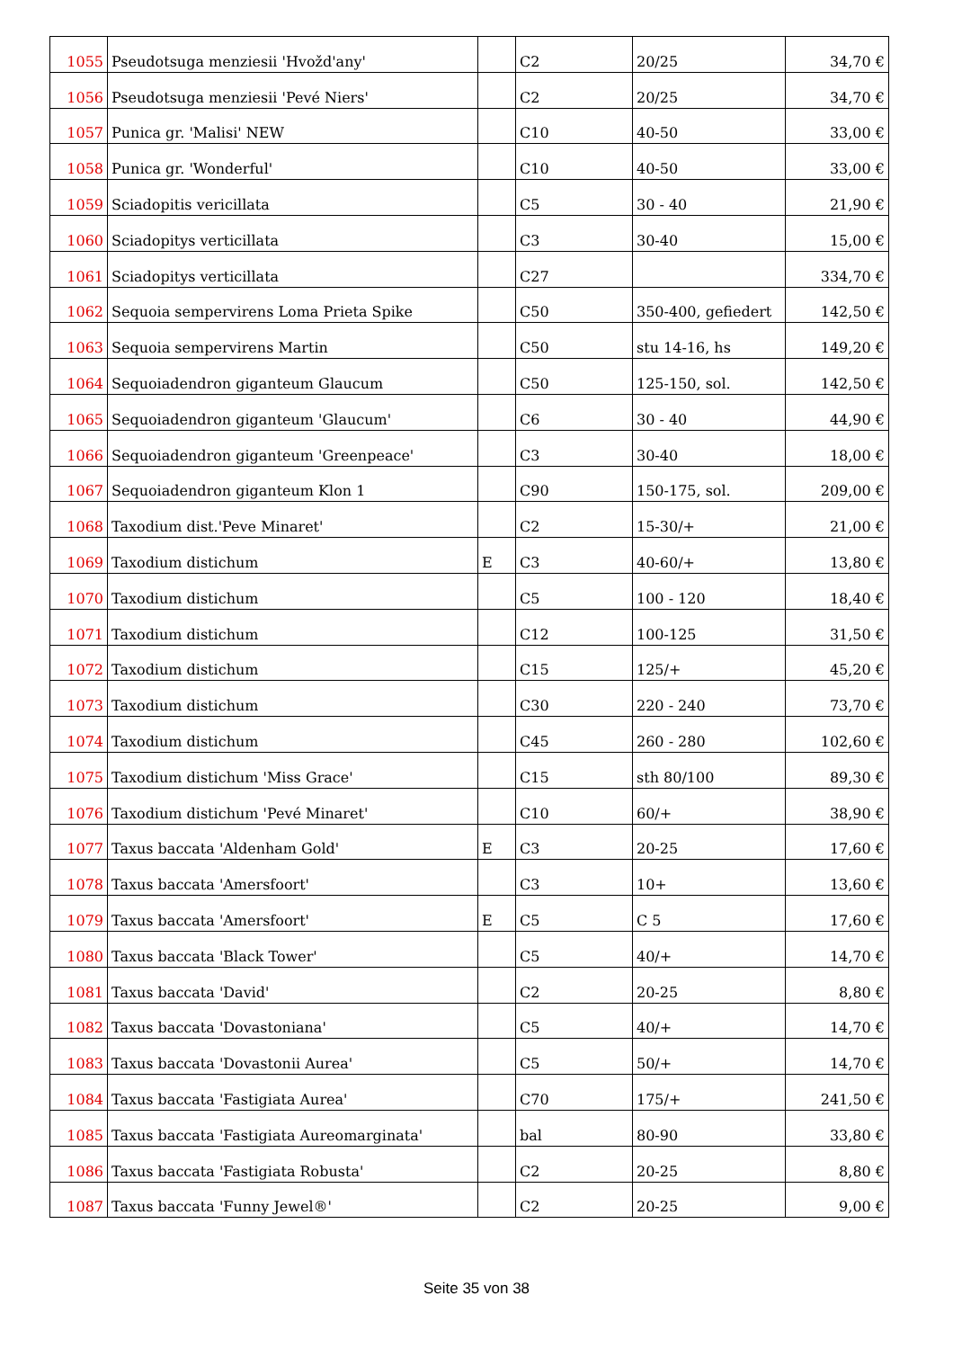| 1055 | Pseudotsuga menziesii 'Hvožd'any' | | C2 | 20/25 | 34,70 € |
| 1056 | Pseudotsuga menziesii 'Pevé Niers' | | C2 | 20/25 | 34,70 € |
| 1057 | Punica gr. 'Malisi' NEW | | C10 | 40-50 | 33,00 € |
| 1058 | Punica gr. 'Wonderful' | | C10 | 40-50 | 33,00 € |
| 1059 | Sciadopitis vericillata | | C5 | 30 - 40 | 21,90 € |
| 1060 | Sciadopitys verticillata | | C3 | 30-40 | 15,00 € |
| 1061 | Sciadopitys verticillata | | C27 | | 334,70 € |
| 1062 | Sequoia sempervirens Loma Prieta Spike | | C50 | 350-400, gefiedert | 142,50 € |
| 1063 | Sequoia sempervirens Martin | | C50 | stu 14-16, hs | 149,20 € |
| 1064 | Sequoiadendron giganteum Glaucum | | C50 | 125-150, sol. | 142,50 € |
| 1065 | Sequoiadendron giganteum 'Glaucum' | | C6 | 30 - 40 | 44,90 € |
| 1066 | Sequoiadendron giganteum 'Greenpeace' | | C3 | 30-40 | 18,00 € |
| 1067 | Sequoiadendron giganteum Klon 1 | | C90 | 150-175, sol. | 209,00 € |
| 1068 | Taxodium dist.'Peve Minaret' | | C2 | 15-30/+ | 21,00 € |
| 1069 | Taxodium distichum | E | C3 | 40-60/+ | 13,80 € |
| 1070 | Taxodium distichum | | C5 | 100 - 120 | 18,40 € |
| 1071 | Taxodium distichum | | C12 | 100-125 | 31,50 € |
| 1072 | Taxodium distichum | | C15 | 125/+ | 45,20 € |
| 1073 | Taxodium distichum | | C30 | 220 - 240 | 73,70 € |
| 1074 | Taxodium distichum | | C45 | 260 - 280 | 102,60 € |
| 1075 | Taxodium distichum 'Miss Grace' | | C15 | sth 80/100 | 89,30 € |
| 1076 | Taxodium distichum 'Pevé Minaret' | | C10 | 60/+ | 38,90 € |
| 1077 | Taxus baccata 'Aldenham Gold' | E | C3 | 20-25 | 17,60 € |
| 1078 | Taxus baccata 'Amersfoort' | | C3 | 10+ | 13,60 € |
| 1079 | Taxus baccata 'Amersfoort' | E | C5 | C 5 | 17,60 € |
| 1080 | Taxus baccata 'Black Tower' | | C5 | 40/+ | 14,70 € |
| 1081 | Taxus baccata 'David' | | C2 | 20-25 | 8,80 € |
| 1082 | Taxus baccata 'Dovastoniana' | | C5 | 40/+ | 14,70 € |
| 1083 | Taxus baccata 'Dovastonii Aurea' | | C5 | 50/+ | 14,70 € |
| 1084 | Taxus baccata 'Fastigiata Aurea' | | C70 | 175/+ | 241,50 € |
| 1085 | Taxus baccata 'Fastigiata Aureomarginata' | | bal | 80-90 | 33,80 € |
| 1086 | Taxus baccata 'Fastigiata Robusta' | | C2 | 20-25 | 8,80 € |
| 1087 | Taxus baccata 'Funny Jewel®' | | C2 | 20-25 | 9,00 € |
Seite 35 von 38